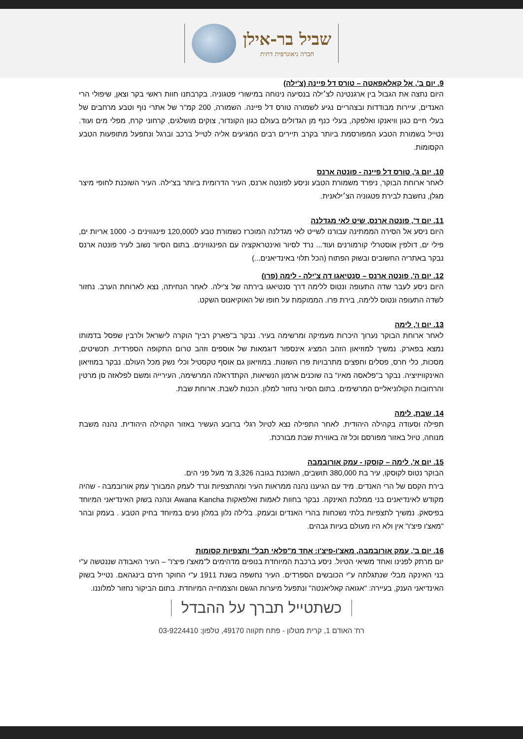שביל בר-אילן
חברה גיאוגרפית דתית
9. יום ב', אל קאלאפאטה – טורס דל פיינה (צ'ילה)
היום נחצה את הגבול בין ארגנטינה לצ׳ילה בנסיעה נינוחה במישורי פטגוניה. בקרבתנו חוות ראשי בקר וצאן, שיפולי הרי האנדים, עיירות מבודדות ובצהריים נגיע לשמורה טורס דל פיינה. השמורה, 200 קמ"ר של אתרי נוף וטבע מרחבים של בעלי חיים כגון וויאנקו ואלפקה, בעלי כנף מן הגדולים בעולם כגון הקונדור, צוקים מושלגים, קרחוני קרח, מפלי מים ועוד. נטייל בשמורת הטבע המפורסמת ביותר בקרב תיירים רבים המגיעים אליה לטייל ברכב וברגל ונתפעל מתופעות הטבע הקסומות.
10. יום ג', טורס דל פיינה - פונטה ארנס
לאחר ארוחת הבוקר, ניפרד משמורת הטבע וניסע לפונטה ארנס, העיר הדרומית ביותר בצ'ילה. העיר השוכנת לחופי מיצר מגלן, נחשבת לבירת פטגוניה הצ׳ילאנית.
11. יום ד', פונטה ארנס, שיט לאי מגדלנה
היום ניסע אל הסירה הממתינה עבורנו לשייט לאי מגדלנה המוכרז כשמורת טבע ל120,000 פינגווינים כ- 1000 אריות ים, פילי ים, דולפין אוסטרלי קורמורנים ועוד... נרד לסיור ואינטראקציה עם הפינגווינים. בתום הסיור נשוב לעיר פונטה ארנס נבקר באתריה החשובים ובשוק הפתוח (הכל תלוי באינדיאנים...)
12. יום ה', פונטה ארנס – סנטיאגו דה צ'ילה - לימה (פרו)
היום ניסע לעבר שדה התעופה ונטוס ללימה דרך סנטיאגו בירתה של צ'ילה. לאחר הנחיתה, נצא לארוחת הערב. נחזור לשדה התעופה ונטוס ללימה, בירת פרו. הממוקמת על חופו של האוקיאנוס השקט.
13. יום ו', לימה
לאחר ארוחת הבוקר נערוך היכרות מעמיקה ומרשימה בעיר. נבקר ב"פארק רבין" הוקרה לישראל ולרבין שפסל בדמותו נמצא בפארק. נמשיך למוזיאון הזהב המציג אינספור דוגמאות של אוספים וזהב טרום התקופה הספרדית. תכשיטים, מסכות, כלי חרס, פסלים וחפצים מתרבויות פרו השונות. במוזיאון גם אוסף טקסטיל וכלי נשק מכל העולם. נבקר במוזיאון האינקוויזיציה. נבקר ב"פלאסה מאיו" בה שוכנים ארמון הנשיאות, הקתדראלה המרשימה, העירייה ומשם לפלאזה סן מרטין והרחובות הקולוניאליים המרשימים. בתום הסיור נחזור למלון. הכנות לשבת. ארוחת שבת.
14. שבת, לימה
תפילה וסעודה בקהילה היהודית. לאחר התפילה נצא לטיול רגלי ברובע העשיר באזור הקהילה היהודית. נהנה משבת מנוחה, טיול באזור מפורסם וכל זה באווירת שבת מבורכת.
15. יום א', לימה – קוסקו - עמק אורובמבה
הבוקר נטוס לקוסקו, עיר בת 380,000 תושבים, השוכנת בגובה 3,326 מ' מעל פני הים.
בירת הקסם של הרי האנדים. מיד עם הגיענו נהנה ממראות העיר ומהתצפיות ונרד לעמק המבורך עמק אורובמבה - שהיה מקודש לאינדיאנים בני ממלכת האינקה. נבקר בחוות לאמות ואלפאקות Awana Kancha ונהנה בשוק האינדיאני המיוחד בפיסאק. נמשיך לתצפיות בלתי נשכחות בהרי האנדים ובעמק. בלילה נלון במלון נעים במיוחד בחיק הטבע . בעמק ובהר "מאצ'ו פיצ'ו" אין ולא היו מעולם בעיות גבהים.
16. יום ב', עמק אורובמבה, מאצ'ו-פיצ'ו: אחד מ"פלאי תבל" ותצפיות קסומות
יום מרתק לפנינו ואחד משיאי הטיול. ניסע ברכבת המיוחדת בנופים מדהימים ל"מאצ'ו פיצ'ו" – העיר האבודה שננטשה ע"י בני האינקה מבלי שנתגלתה ע"י הכובשים הספרדים. העיר נחשפה בשנת 1911 ע"י החוקר חירם בינגהאם. נטייל בשוק האינדיאני הענק, בעיירה: "אגואה קאליאנטה" ונתפעל מיערות הגשם והצמחייה המיוחדת. בתום הביקור נחזור למלוננו.
כשתטייל תברך על ההבדל
רח' האודם 1, קרית מטלון - פתח תקווה 49170, טלפון: 03-9224410